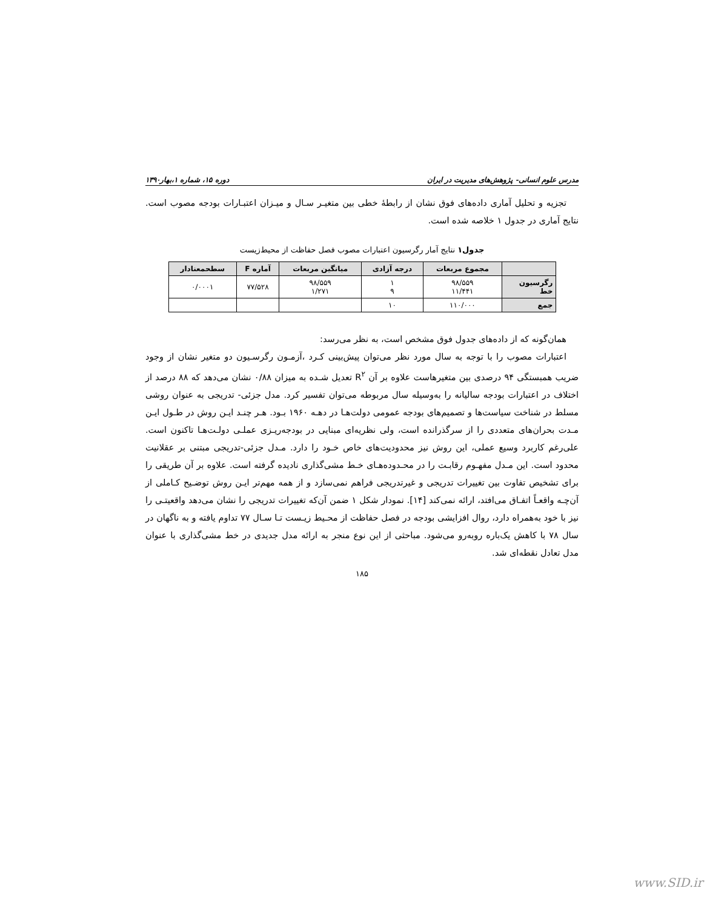مدرس علوم انسانی- پژوهش‌های مدیریت در ایران دوره ۱۵، شماره ۱،بهار۱۳۹۰
تجزیه و تحلیل آماری داده‌های فوق نشان از رابطهٔ خطی بین متغیـر سـال و میـزان اعتبـارات بودجه مصوب است. نتایج آماری در جدول ۱ خلاصه شده است.
جدول۱ نتایج آمار رگرسیون اعتبارات مصوب فصل حفاظت از محیط‌زیست
| | مجموع مربعات | درجه آزادی | میانگین مربعات | آماره F | سطحمعنادار |
| --- | --- | --- | --- | --- | --- |
| رگرسیون خط | ۹۸/۵۵۹ ۱۱/۴۴۱ | ۱ ۹ | ۹۸/۵۵۹ ۱/۲۷۱ | ۷۷/۵۲۸ | ۰/۰۰۰۱ |
| جمع | ۱۱۰/۰۰۰ | ۱۰ | | | |
همان‌گونه که از داده‌های جدول فوق مشخص است، به نظر می‌رسد:
اعتبارات مصوب را با توجه به سال مورد نظر می‌توان پیش‌بینی کـرد ،آزمـون رگرسـیون دو متغیر نشان از وجود ضریب همبستگی ۹۴ درصدی بین متغیرهاست علاوه بر آن R<sup>۲</sup> تعدیل شـده به میزان ۰/۸۸ نشان می‌دهد که ۸۸ درصد از اختلاف در اعتبارات بودجه سالیانه را به‌وسیله سال مربوطه می‌توان تفسیر کرد. مدل جزئی- تدریجی به عنوان روشی مسلط در شناخت سیاست‌ها و تصمیم‌های بودجه عمومی دولت‌هـا در دهـه ۱۹۶۰ بـود. هـر چنـد ایـن روش در طـول ایـن مـدت بحران‌های متعددی را از سرگذرانده است، ولی نظریه‌ای مبنایی در بودجه‌ریـزی عملـی دولـت‌هـا تاکنون است. علی‌رغم کاربرد وسیع عملی، این روش نیز محدودیت‌های خاص خـود را دارد. مـدل جزئی-تدریجی مبتنی بر عقلانیت محدود است. این مـدل مفهـوم رقابـت را در محـدوده‌هـای خـط مشی‌گذاری نادیده گرفته است. علاوه بر آن طریقی را برای تشخیص تفاوت بین تغییرات تدریجی و غیرتدریجی فراهم نمی‌سازد و از همه مهم‌تر ایـن روش توضـیح کـاملی از آن‌چـه واقعـاً اتفـاق می‌افتد، ارائه نمی‌کند [۱۴]. نمودار شکل ۱ ضمن آن‌که تغییرات تدریجی را نشان می‌دهد واقعیتـی را نیز با خود به‌همراه دارد، روال افزایشی بودجه در فصل حفاظت از محـیط زیـست تـا سـال ۷۷ تداوم یافته و به ناگهان در سال ۷۸ با کاهش یک‌باره روبه‌رو می‌شود. مباحثی از این نوع منجر به ارائه مدل جدیدی در خط مشی‌گذاری با عنوان مدل تعادل نقطه‌ای شد.
۱۸۵
www.SID.ir